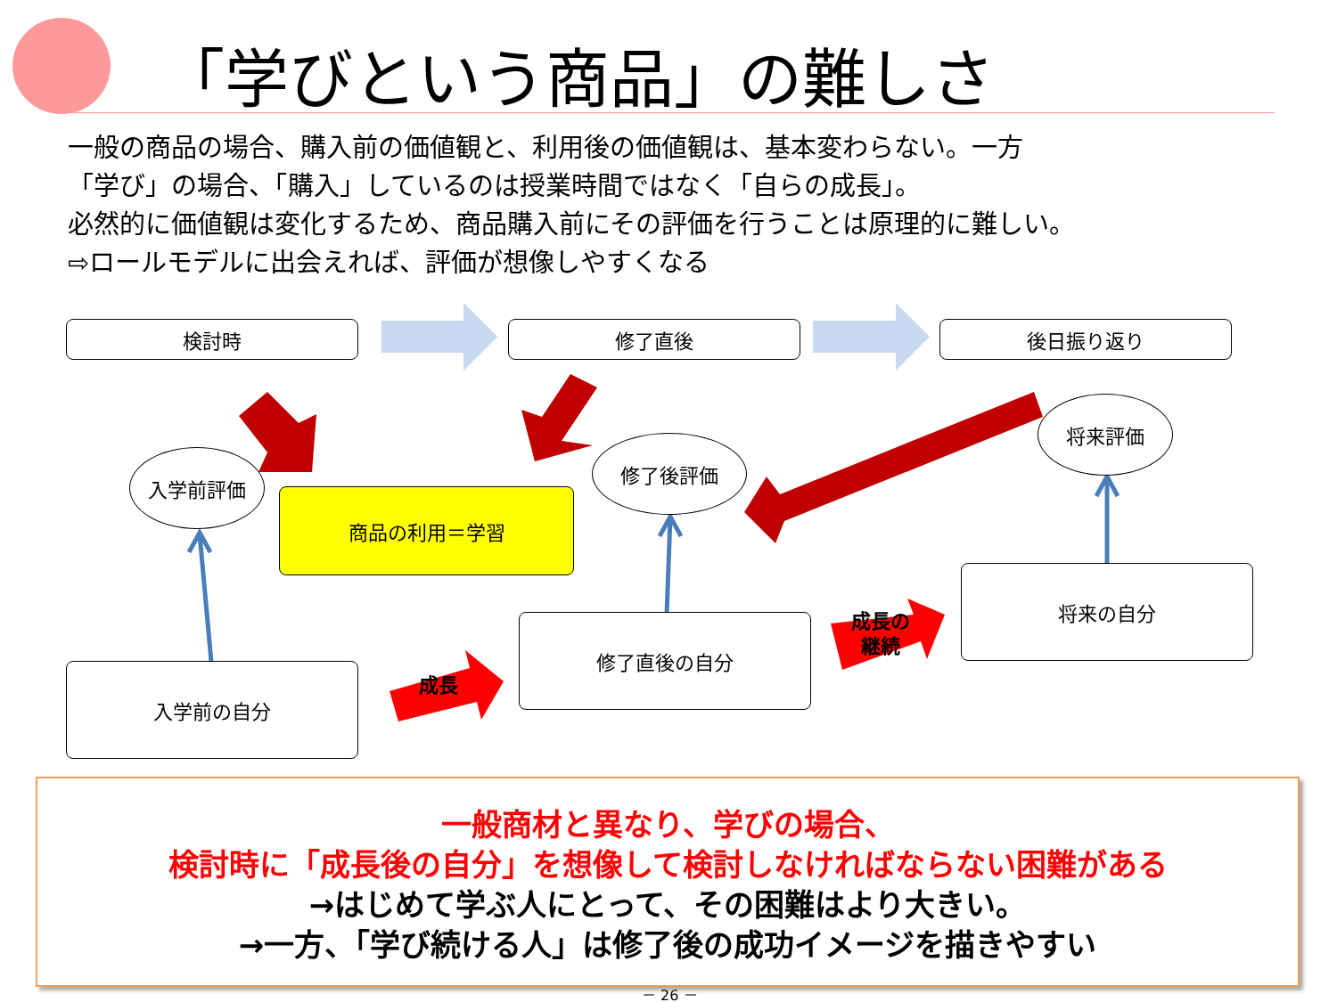「学びという商品」の難しさ
一般の商品の場合、購入前の価値観と、利用後の価値観は、基本変わらない。一方
「学び」の場合、「購入」しているのは授業時間ではなく「自らの成長」。
必然的に価値観は変化するため、商品購入前にその評価を行うことは原理的に難しい。
⇨ロールモデルに出会えれば、評価が想像しやすくなる
検討時 修了直後 後日振り返り
入学前評価
商品の利用＝学習
修了後評価
将来評価
将来の自分
修了直後の自分
入学前の自分
成長
成長の
継続
一般商材と異なり、学びの場合、
検討時に「成長後の自分」を想像して検討しなければならない困難がある
→はじめて学ぶ人にとって、その困難はより大きい。
→一方、「学び続ける人」は修了後の成功イメージを描きやすい
－ 26 －